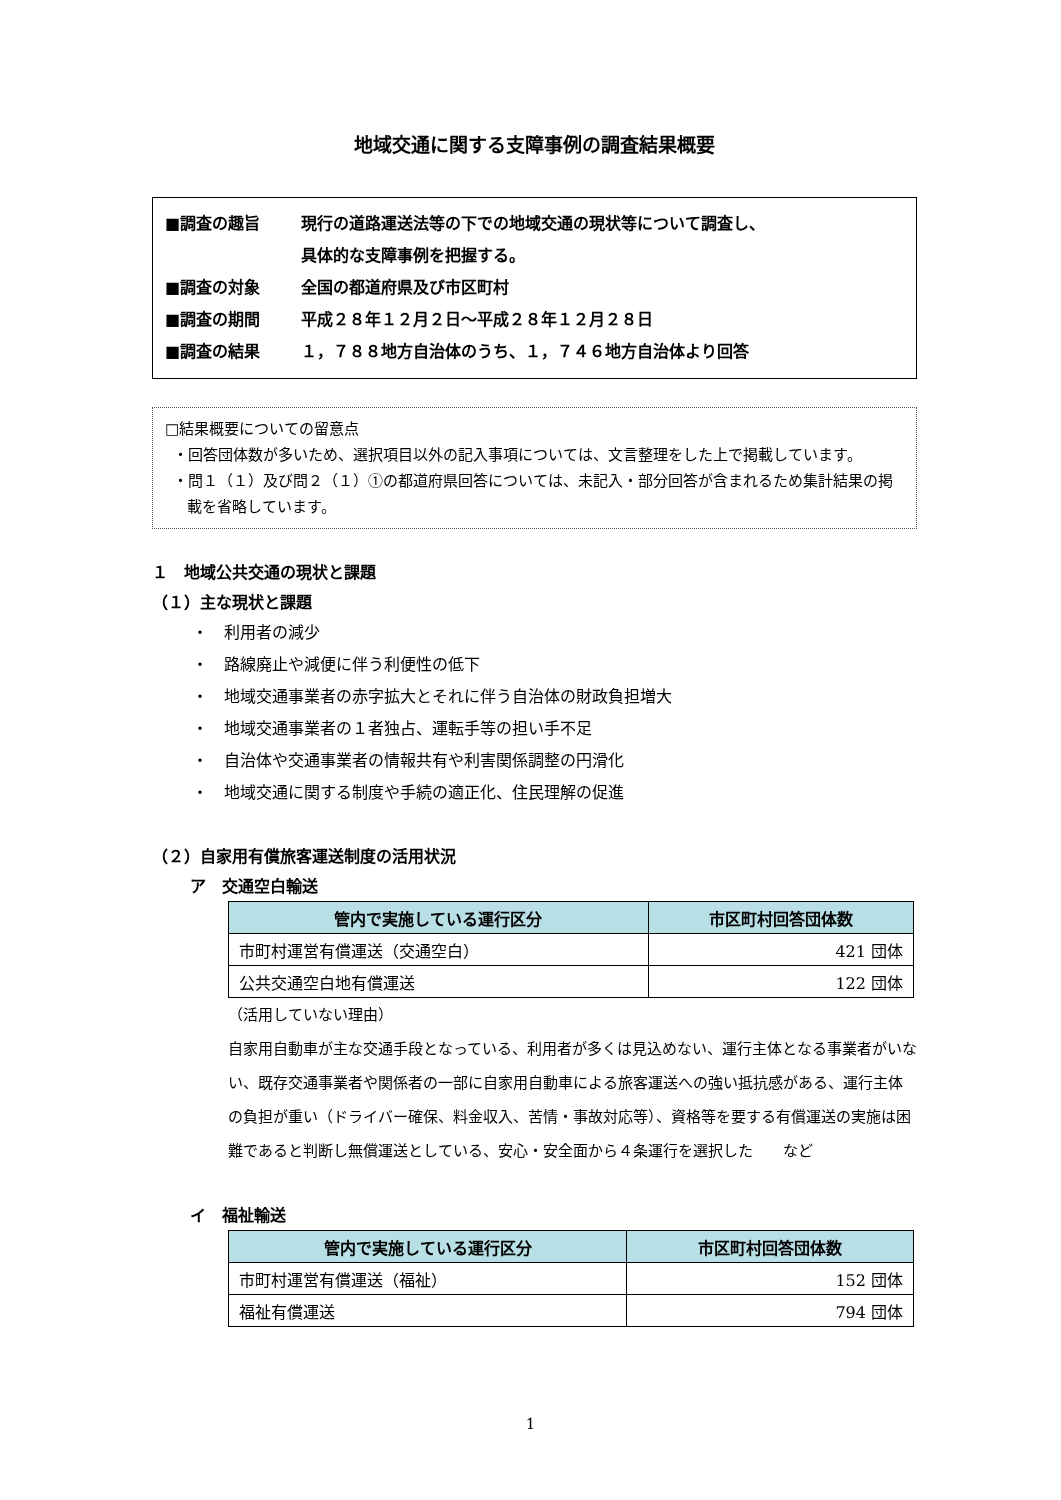地域交通に関する支障事例の調査結果概要
■調査の趣旨 現行の道路運送法等の下での地域交通の現状等について調査し、
具体的な支障事例を把握する。
■調査の対象 全国の都道府県及び市区町村
■調査の期間 平成２８年１２月２日～平成２８年１２月２８日
■調査の結果 １，７８８地方自治体のうち、１，７４６地方自治体より回答
□結果概要についての留意点
・回答団体数が多いため、選択項目以外の記入事項については、文言整理をした上で掲載しています。
・問１（１）及び問２（１）①の都道府県回答については、未記入・部分回答が含まれるため集計結果の掲載を省略しています。
１　地域公共交通の現状と課題
（１）主な現状と課題
・　利用者の減少
・　路線廃止や減便に伴う利便性の低下
・　地域交通事業者の赤字拡大とそれに伴う自治体の財政負担増大
・　地域交通事業者の１者独占、運転手等の担い手不足
・　自治体や交通事業者の情報共有や利害関係調整の円滑化
・　地域交通に関する制度や手続の適正化、住民理解の促進
（２）自家用有償旅客運送制度の活用状況
ア　交通空白輸送
| 管内で実施している運行区分 | 市区町村回答団体数 |
| --- | --- |
| 市町村運営有償運送（交通空白） | 421 団体 |
| 公共交通空白地有償運送 | 122 団体 |
（活用していない理由）
自家用自動車が主な交通手段となっている、利用者が多くは見込めない、運行主体となる事業者がいない、既存交通事業者や関係者の一部に自家用自動車による旅客運送への強い抵抗感がある、運行主体の負担が重い（ドライバー確保、料金収入、苦情・事故対応等）、資格等を要する有償運送の実施は困難であると判断し無償運送としている、安心・安全面から４条運行を選択した　　など
イ　福祉輸送
| 管内で実施している運行区分 | 市区町村回答団体数 |
| --- | --- |
| 市町村運営有償運送（福祉） | 152 団体 |
| 福祉有償運送 | 794 団体 |
1